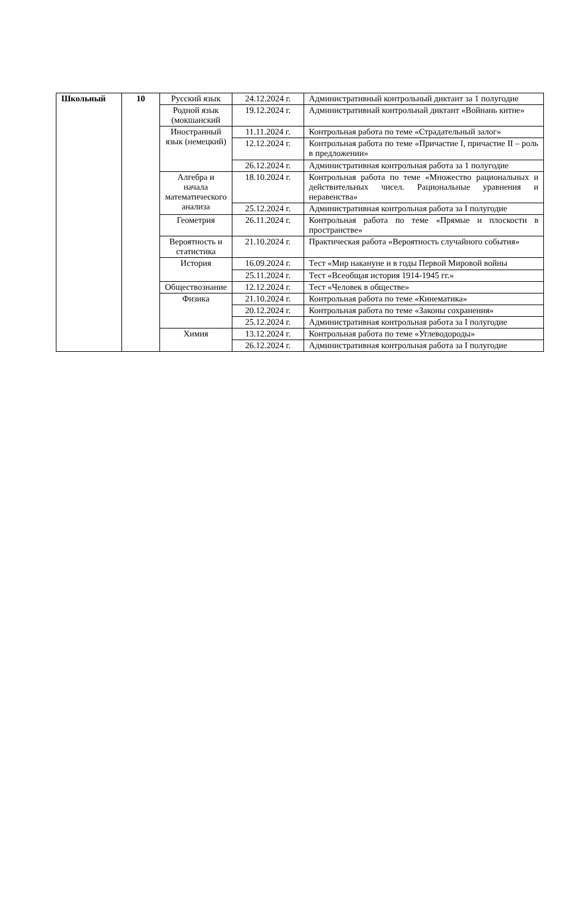| Школьный | 10 | Русский язык | 24.12.2024 г. | Административный контрольный диктант за 1 полугодие |
| | | Родной язык (мокшанский | 19.12.2024 г. | Административнай контрольнай диктант «Войнань китне» |
| | | Иностранный язык (немецкий) | 11.11.2024 г. | Контрольная работа по теме «Страдательный залог» |
| | | | 12.12.2024 г. | Контрольная работа по теме «Причастие I, причастие II – роль в предложении» |
| | | | 26.12.2024 г. | Административная контрольная работа за 1 полугодие |
| | | Алгебра и начала математического анализа | 18.10.2024 г. | Контрольная работа по теме «Множество рациональных и действительных чисел. Рациональные уравнения и неравенства» |
| | | | 25.12.2024 г. | Административная контрольная работа за I полугодие |
| | | Геометрия | 26.11.2024 г. | Контрольная работа по теме «Прямые и плоскости в пространстве» |
| | | Вероятность и статистика | 21.10.2024 г. | Практическая работа «Вероятность случайного события» |
| | | История | 16.09.2024 г. | Тест «Мир накануне и в годы Первой Мировой войны |
| | | | 25.11.2024 г. | Тест «Всеобщая история 1914-1945 гг.» |
| | | Обществознание | 12.12.2024 г. | Тест «Человек в обществе» |
| | | Физика | 21.10.2024 г. | Контрольная работа по теме «Кинематика» |
| | | | 20.12.2024 г. | Контрольная работа по теме «Законы сохранения» |
| | | | 25.12.2024 г. | Административная контрольная работа за I полугодие |
| | | Химия | 13.12.2024 г. | Контрольная работа по теме «Углеводороды» |
| | | | 26.12.2024 г. | Административная контрольная работа за I полугодие |